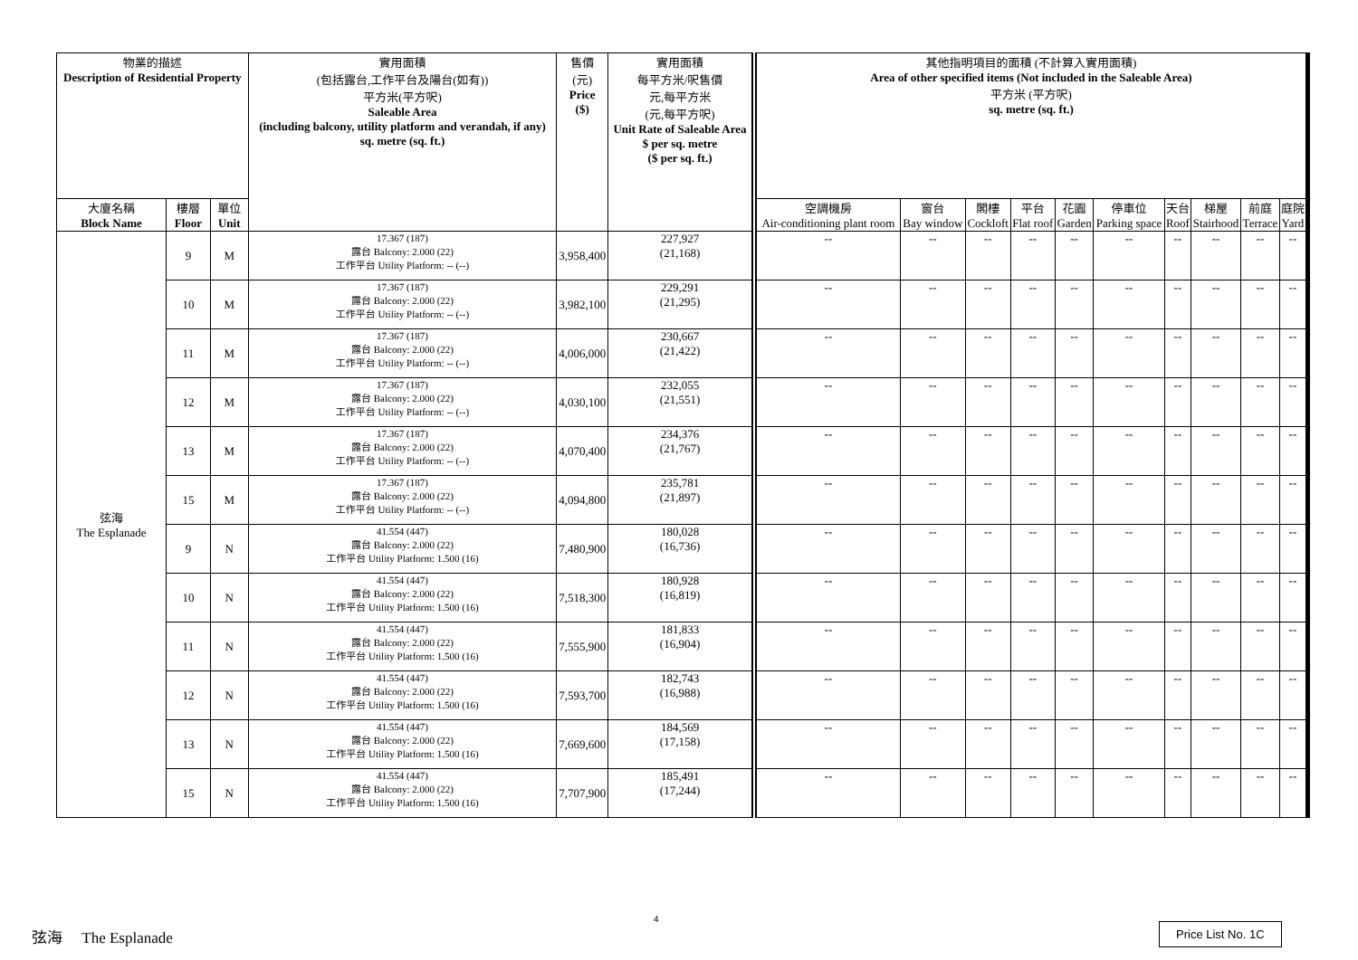| 物業的描述 Description of Residential Property | | | 實用面積 (包括露台,工作平台及陽台(如有)) 平方米(平方呎) Saleable Area (including balcony, utility platform and verandah, if any) sq. metre (sq. ft.) | 售價 (元) Price ($) | 實用面積 每平方米/呎售價 元,每平方米 (元,每平方呎) Unit Rate of Saleable Area $ per sq. metre ($ per sq. ft.) | 其他指明項目的面積 (不計算入實用面積) Area of other specified items (Not included in the Saleable Area) 平方米 (平方呎) sq. metre (sq. ft.) | | | | | | | | | |
| --- | --- | --- | --- | --- | --- | --- | --- | --- | --- | --- | --- | --- | --- | --- | --- |
| 大廈名稱 Block Name | 樓層 Floor | 單位 Unit | | | | 空調機房 Air-conditioning plant room | 窗台 Bay window | 閣樓 Cockloft | 平台 Flat roof | 花園 Garden | 停車位 Parking space | 天台 Roof | 梯屋 Stairhood | 前庭 Terrace | 庭院 Yard |
| 弦海 The Esplanade | 9 | M | 17.367 (187) 露台 Balcony: 2.000 (22) 工作平台 Utility Platform: -- (--) | 3,958,400 | 227,927 (21,168) | -- | -- | -- | -- | -- | -- | -- | -- | -- | -- |
| | 10 | M | 17.367 (187) 露台 Balcony: 2.000 (22) 工作平台 Utility Platform: -- (--) | 3,982,100 | 229,291 (21,295) | -- | -- | -- | -- | -- | -- | -- | -- | -- | -- |
| | 11 | M | 17.367 (187) 露台 Balcony: 2.000 (22) 工作平台 Utility Platform: -- (--) | 4,006,000 | 230,667 (21,422) | -- | -- | -- | -- | -- | -- | -- | -- | -- | -- |
| | 12 | M | 17.367 (187) 露台 Balcony: 2.000 (22) 工作平台 Utility Platform: -- (--) | 4,030,100 | 232,055 (21,551) | -- | -- | -- | -- | -- | -- | -- | -- | -- | -- |
| | 13 | M | 17.367 (187) 露台 Balcony: 2.000 (22) 工作平台 Utility Platform: -- (--) | 4,070,400 | 234,376 (21,767) | -- | -- | -- | -- | -- | -- | -- | -- | -- | -- |
| | 15 | M | 17.367 (187) 露台 Balcony: 2.000 (22) 工作平台 Utility Platform: -- (--) | 4,094,800 | 235,781 (21,897) | -- | -- | -- | -- | -- | -- | -- | -- | -- | -- |
| | 9 | N | 41.554 (447) 露台 Balcony: 2.000 (22) 工作平台 Utility Platform: 1.500 (16) | 7,480,900 | 180,028 (16,736) | -- | -- | -- | -- | -- | -- | -- | -- | -- | -- |
| | 10 | N | 41.554 (447) 露台 Balcony: 2.000 (22) 工作平台 Utility Platform: 1.500 (16) | 7,518,300 | 180,928 (16,819) | -- | -- | -- | -- | -- | -- | -- | -- | -- | -- |
| | 11 | N | 41.554 (447) 露台 Balcony: 2.000 (22) 工作平台 Utility Platform: 1.500 (16) | 7,555,900 | 181,833 (16,904) | -- | -- | -- | -- | -- | -- | -- | -- | -- | -- |
| | 12 | N | 41.554 (447) 露台 Balcony: 2.000 (22) 工作平台 Utility Platform: 1.500 (16) | 7,593,700 | 182,743 (16,988) | -- | -- | -- | -- | -- | -- | -- | -- | -- | -- |
| | 13 | N | 41.554 (447) 露台 Balcony: 2.000 (22) 工作平台 Utility Platform: 1.500 (16) | 7,669,600 | 184,569 (17,158) | -- | -- | -- | -- | -- | -- | -- | -- | -- | -- |
| | 15 | N | 41.554 (447) 露台 Balcony: 2.000 (22) 工作平台 Utility Platform: 1.500 (16) | 7,707,900 | 185,491 (17,244) | -- | -- | -- | -- | -- | -- | -- | -- | -- | -- |
4
弦海 The Esplanade Price List No. 1C